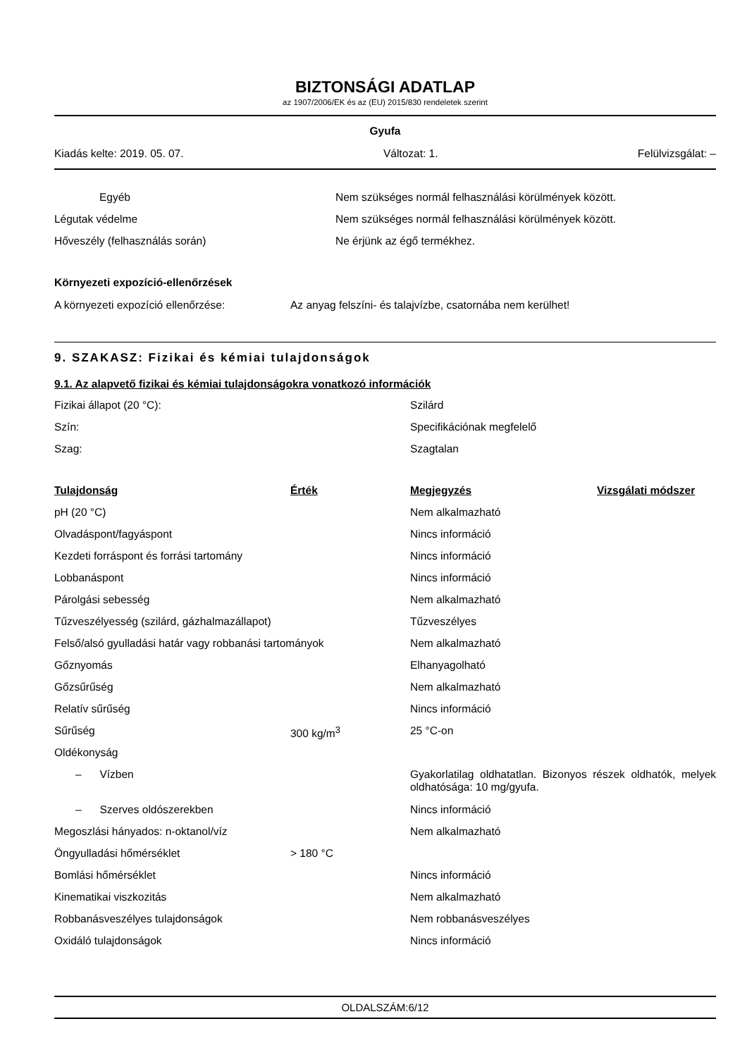BIZTONSÁGI ADATLAP
az 1907/2006/EK és az (EU) 2015/830 rendeletek szerint
Gyufa
Kiadás kelte: 2019. 05. 07. Változat: 1. Felülvizsgálat: –
| Egyéb | Nem szükséges normál felhasználási körülmények között. |
| Légutak védelme | Nem szükséges normál felhasználási körülmények között. |
| Hőveszély (felhasználás során) | Ne érjünk az égő termékhez. |
Környezeti expozíció-ellenőrzések
| A környezeti expozíció ellenőrzése: | Az anyag felszíni- és talajvízbe, csatornába nem kerülhet! |
9. SZAKASZ: Fizikai és kémiai tulajdonságok
9.1. Az alapvető fizikai és kémiai tulajdonságokra vonatkozó információk
| Fizikai állapot (20 °C): | Szilárd |
| Szín: | Specifikációnak megfelelő |
| Szag: | Szagtalan |
| Tulajdonság | Érték | Megjegyzés | Vizsgálati módszer |
| --- | --- | --- | --- |
| pH (20 °C) | | Nem alkalmazható | |
| Olvadáspont/fagyáspont | | Nincs információ | |
| Kezdeti forráspont és forrási tartomány | | Nincs információ | |
| Lobbanáspont | | Nincs információ | |
| Párolgási sebesség | | Nem alkalmazható | |
| Tűzveszélyesség (szilárd, gázhalmazállapot) | | Tűzveszélyes | |
| Felső/alsó gyulladási határ vagy robbanási tartományok | | Nem alkalmazható | |
| Gőznyomás | | Elhanyagolható | |
| Gőzsűrűség | | Nem alkalmazható | |
| Relatív sűrűség | | Nincs információ | |
| Sűrűség | 300 kg/m<sup>3</sup> | 25 °C-on | |
| Oldékonyság | | | |
| – Vízben | | Gyakorlatilag oldhatatlan. Bizonyos részek oldhatók, melyek oldhatósága: 10 mg/gyufa. | |
| – Szerves oldószerekben | | Nincs információ | |
| Megoszlási hányados: n-oktanol/víz | | Nem alkalmazható | |
| Öngyulladási hőmérséklet | > 180 °C | | |
| Bomlási hőmérséklet | | Nincs információ | |
| Kinematikai viszkozitás | | Nem alkalmazható | |
| Robbanásveszélyes tulajdonságok | | Nem robbanásveszélyes | |
| Oxidáló tulajdonságok | | Nincs információ | |
OLDALSZÁM:6/12